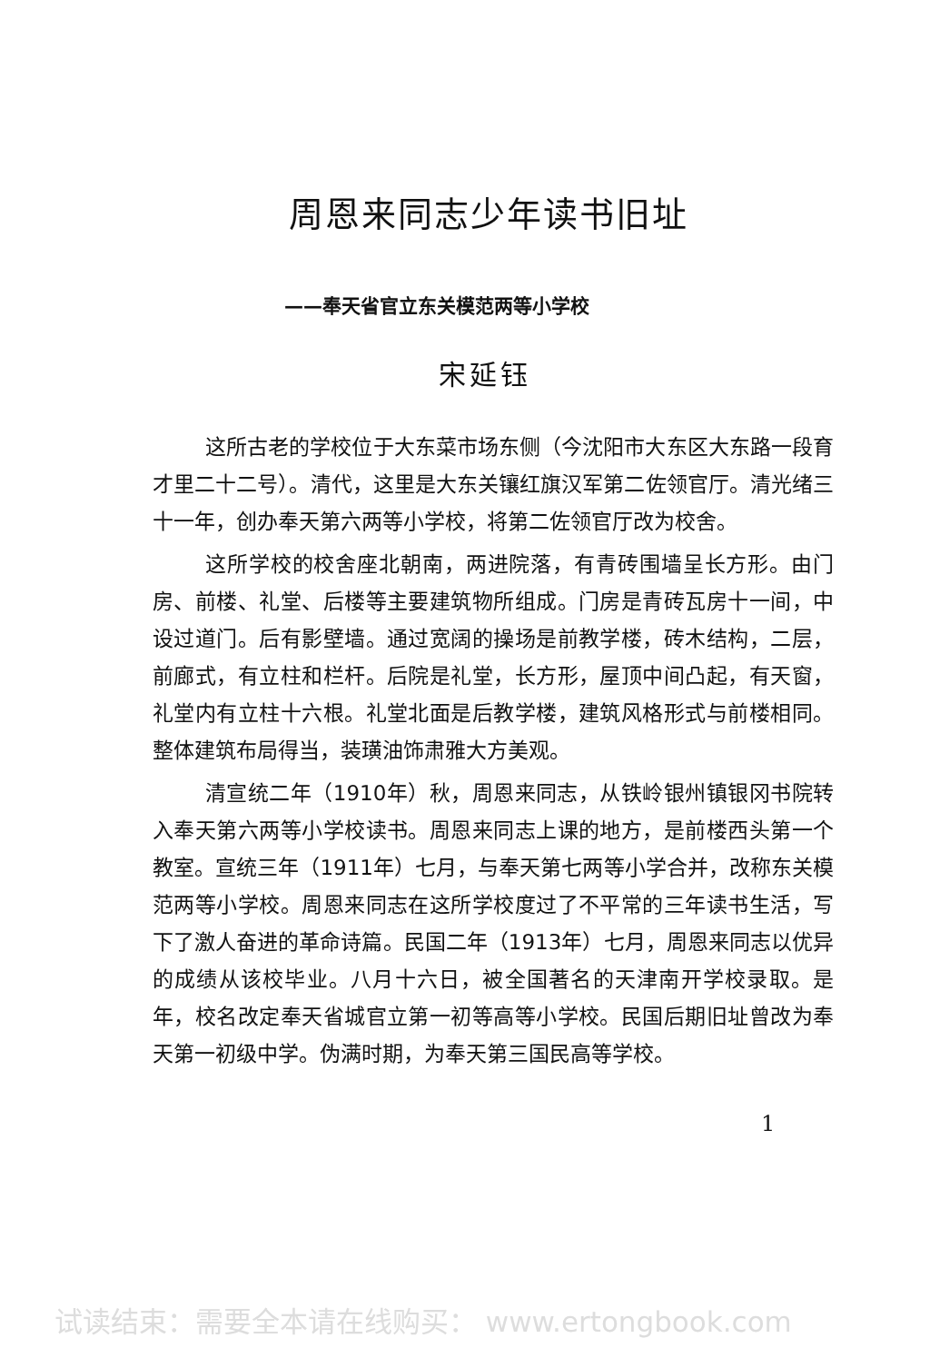周恩来同志少年读书旧址
——奉天省官立东关模范两等小学校
宋延钰
这所古老的学校位于大东菜市场东侧（今沈阳市大东区大东路一段育才里二十二号）。清代，这里是大东关镶红旗汉军第二佐领官厅。清光绪三十一年，创办奉天第六两等小学校，将第二佐领官厅改为校舍。
这所学校的校舍座北朝南，两进院落，有青砖围墙呈长方形。由门房、前楼、礼堂、后楼等主要建筑物所组成。门房是青砖瓦房十一间，中设过道门。后有影壁墙。通过宽阔的操场是前教学楼，砖木结构，二层，前廊式，有立柱和栏杆。后院是礼堂，长方形，屋顶中间凸起，有天窗，礼堂内有立柱十六根。礼堂北面是后教学楼，建筑风格形式与前楼相同。整体建筑布局得当，装璜油饰肃雅大方美观。
清宣统二年（1910年）秋，周恩来同志，从铁岭银州镇银冈书院转入奉天第六两等小学校读书。周恩来同志上课的地方，是前楼西头第一个教室。宣统三年（1911年）七月，与奉天第七两等小学合并，改称东关模范两等小学校。周恩来同志在这所学校度过了不平常的三年读书生活，写下了激人奋进的革命诗篇。民国二年（1913年）七月，周恩来同志以优异的成绩从该校毕业。八月十六日，被全国著名的天津南开学校录取。是年，校名改定奉天省城官立第一初等高等小学校。民国后期旧址曾改为奉天第一初级中学。伪满时期，为奉天第三国民高等学校。
1
试读结束：需要全本请在线购买： www.ertongbook.com